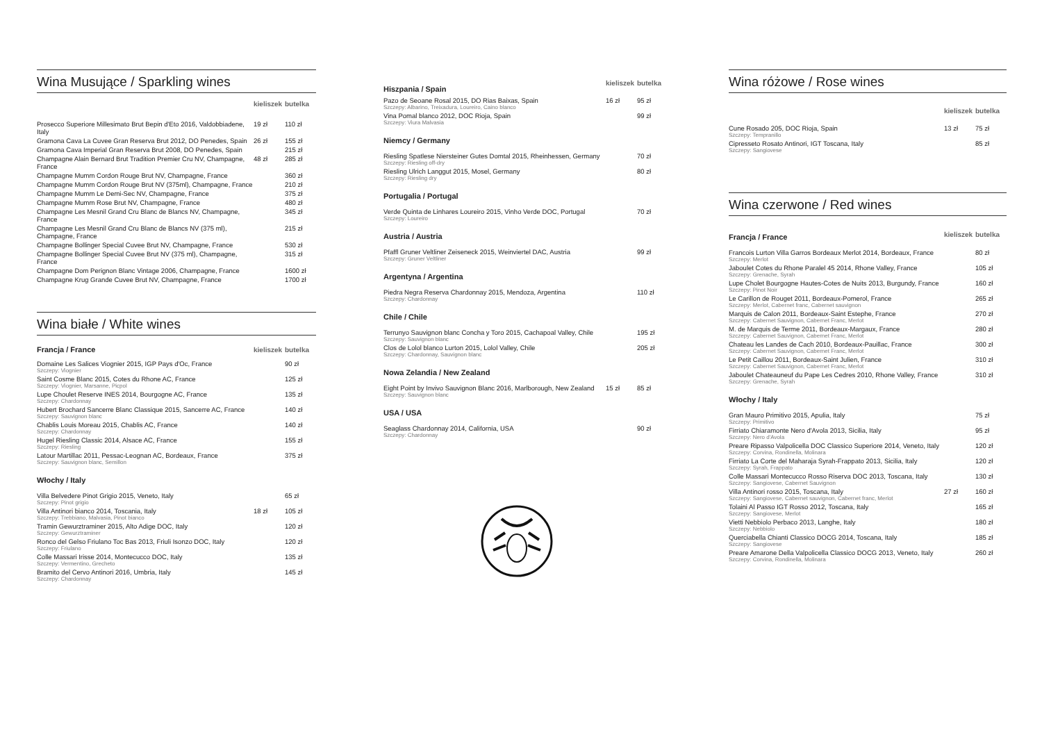Wina Musujące / Sparkling wines
| | kieliszek | butelka |
| --- | --- | --- |
| Prosecco Superiore Millesimato Brut Bepin d'Eto 2016, Valdobbiadene, Italy | 19 zł | 110 zł |
| Gramona Cava La Cuvee Gran Reserva Brut 2012, DO Penedes, Spain | 26 zł | 155 zł |
| Gramona Cava Imperial Gran Reserva Brut 2008, DO Penedes, Spain | | 215 zł |
| Champagne Alain Bernard Brut Tradition Premier Cru NV, Champagne, France | 48 zł | 285 zł |
| Champagne Mumm Cordon Rouge Brut NV, Champagne, France | | 360 zł |
| Champagne Mumm Cordon Rouge Brut NV (375ml), Champagne, France | | 210 zł |
| Champagne Mumm Le Demi-Sec NV, Champagne, France | | 375 zł |
| Champagne Mumm Rose Brut NV, Champagne, France | | 480 zł |
| Champagne Les Mesnil Grand Cru Blanc de Blancs NV, Champagne, France | | 345 zł |
| Champagne Les Mesnil Grand Cru Blanc de Blancs NV (375 ml), Champagne, France | | 215 zł |
| Champagne Bollinger Special Cuvee Brut NV, Champagne, France | | 530 zł |
| Champagne Bollinger Special Cuvee Brut NV (375 ml), Champagne, France | | 315 zł |
| Champagne Dom Perignon Blanc Vintage 2006, Champagne, France | | 1600 zł |
| Champagne Krug Grande Cuvee Brut NV, Champagne, France | | 1700 zł |
Wina białe / White wines
| Francja / France | kieliszek | butelka |
| --- | --- | --- |
| Domaine Les Salices Viognier 2015, IGP Pays d'Oc, France Szczepy: Viognier | | 90 zł |
| Saint Cosme Blanc 2015, Cotes du Rhone AC, France Szczepy: Viognier, Marsanne, Picpol | | 125 zł |
| Lupe Choulet Reserve INES 2014, Bourgogne AC, France Szczepy: Chardonnay | | 135 zł |
| Hubert Brochard Sancerre Blanc Classique 2015, Sancerre AC, France Szczepy: Sauvignon blanc | | 140 zł |
| Chablis Louis Moreau 2015, Chablis AC, France Szczepy: Chardonnay | | 140 zł |
| Hugel Riesling Classic 2014, Alsace AC, France Szczepy: Riesling | | 155 zł |
| Latour Martillac 2011, Pessac-Leognan AC, Bordeaux, France Szczepy: Sauvignon blanc, Semillon | | 375 zł |
Włochy / Italy
| Villa Belvedere Pinot Grigio 2015, Veneto, Italy Szczepy: Pinot grigio | | 65 zł |
| Villa Antinori bianco 2014, Toscania, Italy Szczepy: Trebbiano, Malvasia, Pinot bianco | 18 zł | 105 zł |
| Tramin Gewurztraminer 2015, Alto Adige DOC, Italy Szczepy: Gewurztraminer | | 120 zł |
| Ronco del Gelso Friulano Toc Bas 2013, Friuli Isonzo DOC, Italy Szczepy: Friulano | | 120 zł |
| Colle Massari Irisse 2014, Montecucco DOC, Italy Szczepy: Vermentino, Grecheto | | 135 zł |
| Bramito del Cervo Antinori 2016, Umbria, Italy Szczepy: Chardonnay | | 145 zł |
| Hiszpania / Spain | kieliszek | butelka |
| --- | --- | --- |
| Pazo de Seoane Rosal 2015, DO Rias Baixas, Spain Szczepy: Albarino, Treixadura, Loureiro, Caino blanco | 16 zł | 95 zł |
| Vina Pomal blanco 2012, DOC Rioja, Spain Szczepy: Viura Malvasia | | 99 zł |
Niemcy / Germany
| Riesling Spatlese Niersteiner Gutes Domtal 2015, Rheinhessen, Germany Szczepy: Riesling off-dry | | 70 zł |
| Riesling Ulrich Langgut 2015, Mosel, Germany Szczepy: Riesling dry | | 80 zł |
Portugalia / Portugal
| Verde Quinta de Linhares Loureiro 2015, Vinho Verde DOC, Portugal Szczepy: Loureiro | | 70 zł |
Austria / Austria
| Pfaffl Gruner Veltliner Zeiseneck 2015, Weinviertel DAC, Austria Szczepy: Gruner Veltliner | | 99 zł |
Argentyna / Argentina
| Piedra Negra Reserva Chardonnay 2015, Mendoza, Argentina Szczepy: Chardonnay | | 110 zł |
Chile / Chile
| Terrunyo Sauvignon blanc Concha y Toro 2015, Cachapoal Valley, Chile Szczepy: Sauvignon blanc | | 195 zł |
| Clos de Lolol blanco Lurton 2015, Lolol Valley, Chile Szczepy: Chardonnay, Sauvignon blanc | | 205 zł |
Nowa Zelandia / New Zealand
| Eight Point by Invivo Sauvignon Blanc 2016, Marlborough, New Zealand Szczepy: Sauvignon blanc | 15 zł | 85 zł |
USA / USA
| Seaglass Chardonnay 2014, California, USA Szczepy: Chardonnay | | 90 zł |
Wina różowe / Rose wines
| | kieliszek | butelka |
| --- | --- | --- |
| Cune Rosado 205, DOC Rioja, Spain Szczepy: Tempranillo | 13 zł | 75 zł |
| Cipresseto Rosato Antinori, IGT Toscana, Italy Szczepy: Sangiovese | | 85 zł |
Wina czerwone / Red wines
| Francja / France | kieliszek | butelka |
| --- | --- | --- |
| Francois Lurton Villa Garros Bordeaux Merlot 2014, Bordeaux, France Szczepy: Merlot | | 80 zł |
| Jaboulet Cotes du Rhone Paralel 45 2014, Rhone Valley, France Szczepy: Grenache, Syrah | | 105 zł |
| Lupe Cholet Bourgogne Hautes-Cotes de Nuits 2013, Burgundy, France Szczepy: Pinot Noir | | 160 zł |
| Le Carillon de Rouget 2011, Bordeaux-Pomerol, France Szczepy: Merlot, Cabernet franc, Cabernet sauvignon | | 265 zł |
| Marquis de Calon 2011, Bordeaux-Saint Estephe, France Szczepy: Cabernet Sauvignon, Cabernet Franc, Merlot | | 270 zł |
| M. de Marquis de Terme 2011, Bordeaux-Margaux, France Szczepy: Cabernet Sauvignon, Cabernet Franc, Merlot | | 280 zł |
| Chateau les Landes de Cach 2010, Bordeaux-Pauillac, France Szczepy: Cabernet Sauvignon, Cabernet Franc, Merlot | | 300 zł |
| Le Petit Caillou 2011, Bordeaux-Saint Julien, France Szczepy: Cabernet Sauvignon, Cabernet Franc, Merlot | | 310 zł |
| Jaboulet Chateauneuf du Pape Les Cedres 2010, Rhone Valley, France Szczepy: Grenache, Syrah | | 310 zł |
Włochy / Italy
| Gran Mauro Primitivo 2015, Apulia, Italy Szczepy: Primitivo | | 75 zł |
| Firriato Chiaramonte Nero d'Avola 2013, Sicilia, Italy Szczepy: Nero d'Avola | | 95 zł |
| Preare Ripasso Valpolicella DOC Classico Superiore 2014, Veneto, Italy Szczepy: Corvina, Rondinella, Molinara | | 120 zł |
| Firriato La Corte del Maharaja Syrah-Frappato 2013, Sicilia, Italy Szczepy: Syrah, Frappato | | 120 zł |
| Colle Massari Montecucco Rosso Riserva DOC 2013, Toscana, Italy Szczepy: Sangiovese, Cabernet Sauvignon | | 130 zł |
| Villa Antinori rosso 2015, Toscana, Italy Szczepy: Sangiovese, Cabernet sauvignon, Cabernet franc, Merlot | 27 zł | 160 zł |
| Tolaini Al Passo IGT Rosso 2012, Toscana, Italy Szczepy: Sangiovese, Merlot | | 165 zł |
| Vietti Nebbiolo Perbaco 2013, Langhe, Italy Szczepy: Nebbiolo | | 180 zł |
| Querciabella Chianti Classico DOCG 2014, Toscana, Italy Szczepy: Sangiovese | | 185 zł |
| Preare Amarone Della Valpolicella Classico DOCG 2013, Veneto, Italy Szczepy: Corvina, Rondinella, Molinara | | 260 zł |